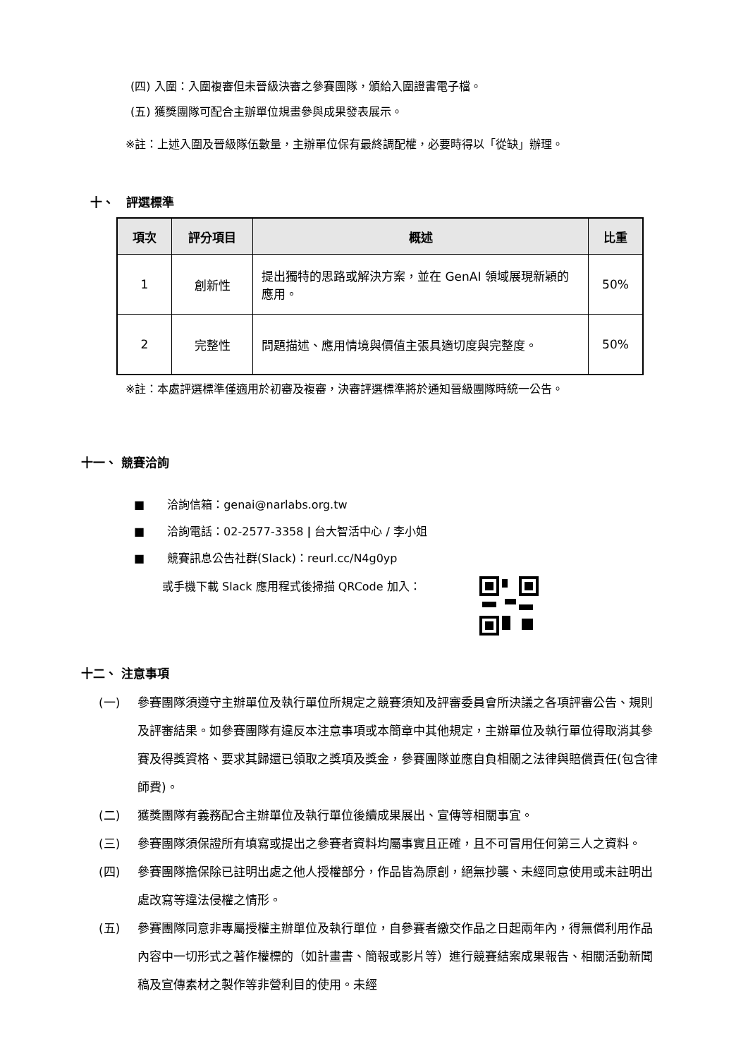(四) 入圍：入圍複審但未晉級決審之參賽團隊，頒給入圍證書電子檔。
(五) 獲獎團隊可配合主辦單位規畫參與成果發表展示。
※註：上述入圍及晉級隊伍數量，主辦單位保有最終調配權，必要時得以「從缺」辦理。
十、　評選標準
| 項次 | 評分項目 | 概述 | 比重 |
| --- | --- | --- | --- |
| 1 | 創新性 | 提出獨特的思路或解決方案，並在 GenAI 領域展現新穎的應用。 | 50% |
| 2 | 完整性 | 問題描述、應用情境與價值主張具適切度與完整度。 | 50% |
※註：本處評選標準僅適用於初審及複審，決審評選標準將於通知晉級團隊時統一公告。
十一、 競賽洽詢
■　　洽詢信箱：genai@narlabs.org.tw
■　　洽詢電話：02-2577-3358 | 台大智活中心 / 李小姐
■　　競賽訊息公告社群(Slack)：reurl.cc/N4g0yp
或手機下載 Slack 應用程式後掃描 QRCode 加入：
十二、 注意事項
(一) 參賽團隊須遵守主辦單位及執行單位所規定之競賽須知及評審委員會所決議之各項評審公告、規則及評審結果。如參賽團隊有違反本注意事項或本簡章中其他規定，主辦單位及執行單位得取消其參賽及得獎資格、要求其歸還已領取之獎項及獎金，參賽團隊並應自負相關之法律與賠償責任(包含律師費)。
(二) 獲獎團隊有義務配合主辦單位及執行單位後續成果展出、宣傳等相關事宜。
(三) 參賽團隊須保證所有填寫或提出之參賽者資料均屬事實且正確，且不可冒用任何第三人之資料。
(四) 參賽團隊擔保除已註明出處之他人授權部分，作品皆為原創，絕無抄襲、未經同意使用或未註明出處改寫等違法侵權之情形。
(五) 參賽團隊同意非專屬授權主辦單位及執行單位，自參賽者繳交作品之日起兩年內，得無償利用作品內容中一切形式之著作權標的（如計畫書、簡報或影片等）進行競賽結案成果報告、相關活動新聞稿及宣傳素材之製作等非營利目的使用。未經